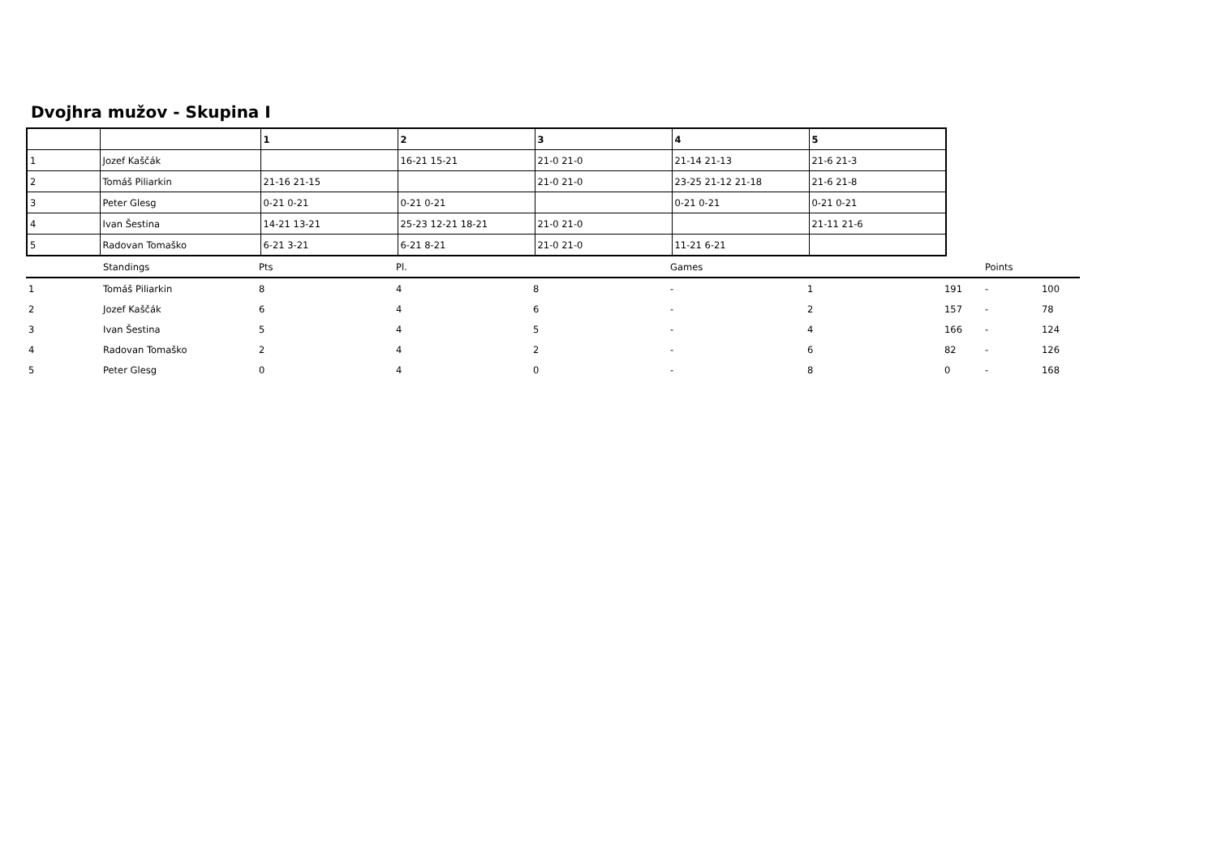Dvojhra mužov - Skupina I
| | | 1 | 2 | 3 | 4 | 5 |
| --- | --- | --- | --- | --- | --- | --- |
| 1 | Jozef Kaščák | | 16-21 15-21 | 21-0 21-0 | 21-14 21-13 | 21-6 21-3 |
| 2 | Tomáš Piliarkin | 21-16 21-15 | | 21-0 21-0 | 23-25 21-12 21-18 | 21-6 21-8 |
| 3 | Peter Glesg | 0-21 0-21 | 0-21 0-21 | | 0-21 0-21 | 0-21 0-21 |
| 4 | Ivan Šestina | 14-21 13-21 | 25-23 12-21 18-21 | 21-0 21-0 | | 21-11 21-6 |
| 5 | Radovan Tomaško | 6-21 3-21 | 6-21 8-21 | 21-0 21-0 | 11-21 6-21 | |
| | Standings | Pts | Pl. | | Games | | | Points | |
| 1 | Tomáš Piliarkin | 8 | 4 | 8 | - | 1 | 191 | - | 100 |
| 2 | Jozef Kaščák | 6 | 4 | 6 | - | 2 | 157 | - | 78 |
| 3 | Ivan Šestina | 5 | 4 | 5 | - | 4 | 166 | - | 124 |
| 4 | Radovan Tomaško | 2 | 4 | 2 | - | 6 | 82 | - | 126 |
| 5 | Peter Glesg | 0 | 4 | 0 | - | 8 | 0 | - | 168 |